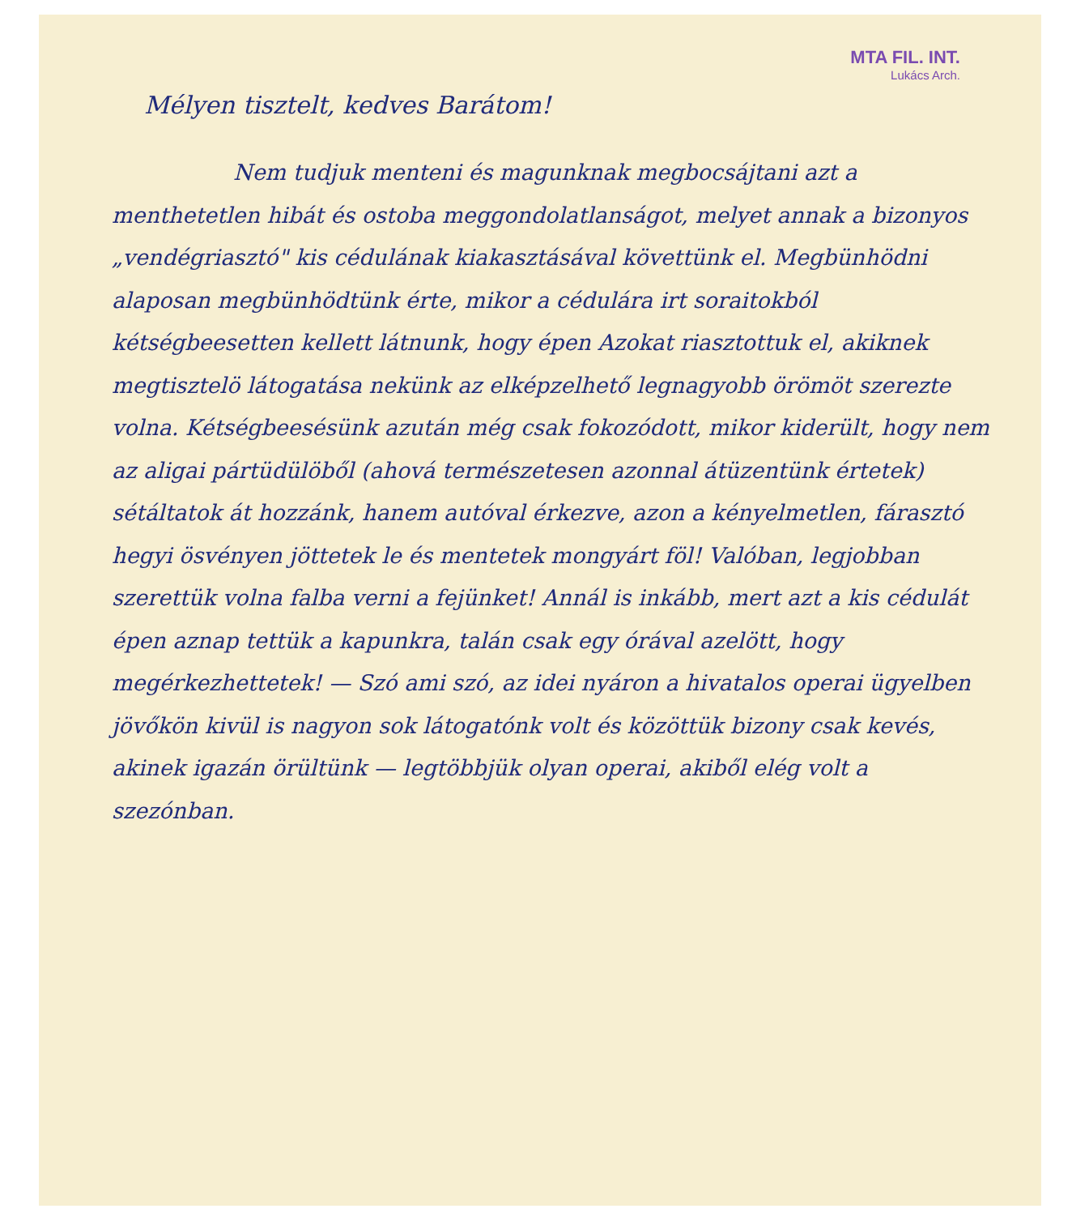MTA FIL. INT.
Lukács Arch.
Mélyen tisztelt, kedves Barátom!
Nem tudjuk menteni és magunknak megbocsájtani azt a menthetetlen hibát és ostoba meggondolatlanságot, melyet annak a bizonyos „vendégriasztó" kis cédulának kiakasztásával követtünk el. Megbünhödni alaposan megbünhödtünk érte, mikor a cédulára irt soraitokból kétségbeesetten kellett látnunk, hogy épen Azokat riasztottuk el, akiknek megtisztelö látogatása nekünk az elképzelhető legnagyobb örömöt szerezte volna. Kétségbeesésünk azután még csak fokozódott, mikor kiderült, hogy nem az aligai pártüdülöből (ahová természetesen azonnal átüzentünk értetek) sétáltatok át hozzánk, hanem autóval érkezve, azon a kényelmetlen, fárasztó hegyi ösvényen jöttetek le és mentetek mongyárt föl! Valóban, legjobban szerettük volna falba verni a fejünket! Annál is inkább, mert azt a kis cédulát épen aznap tettük a kapunkra, talán csak egy órával azelött, hogy megérkezhettetek! — Szó ami szó, az idei nyáron a hivatalos operai ügyelben jövőkön kivül is nagyon sok látogatónk volt és közöttük bizony csak kevés, akinek igazán örültünk — legtöbbjük olyan operai, akiből elég volt a szezónban.